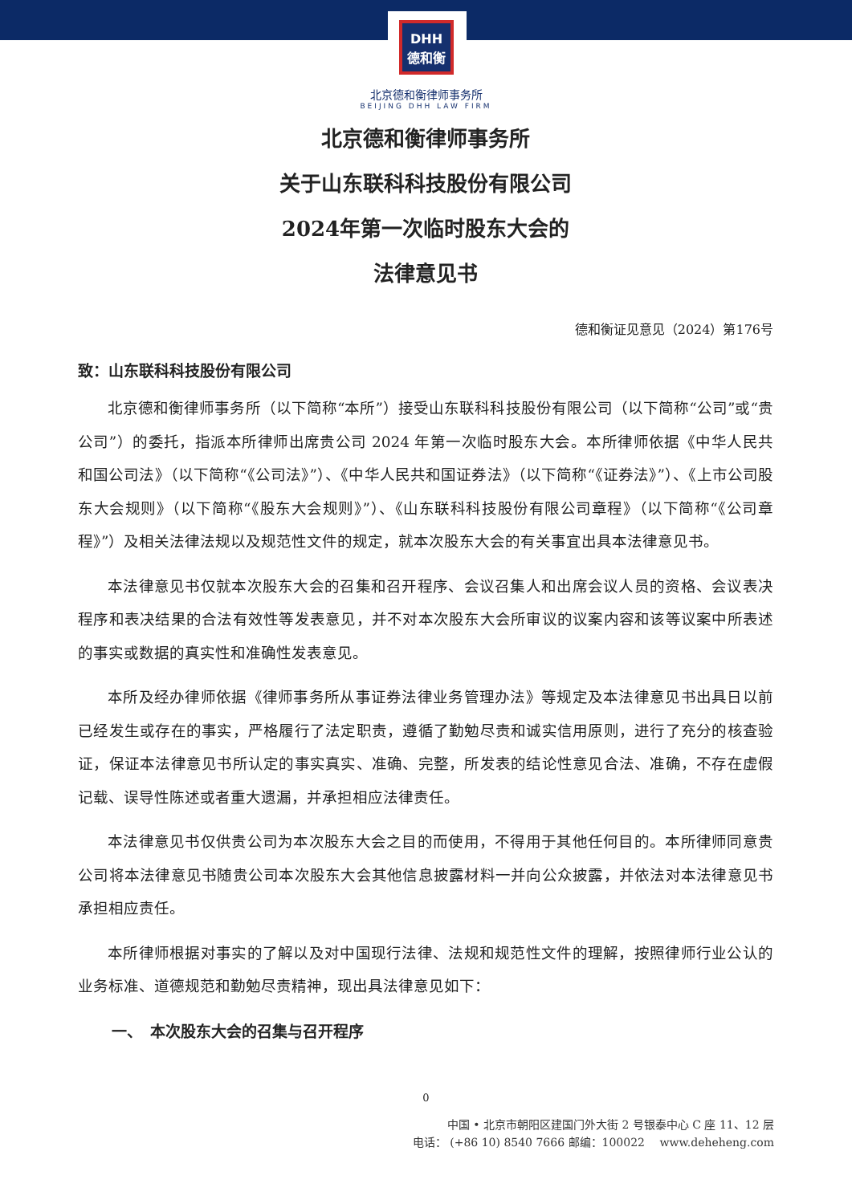DHH
德和衡
北京德和衡律师事务所
BEIJING DHH LAW FIRM
北京德和衡律师事务所
关于山东联科科技股份有限公司
2024年第一次临时股东大会的
法律意见书
德和衡证见意见（2024）第176号
致：山东联科科技股份有限公司
北京德和衡律师事务所（以下简称“本所”）接受山东联科科技股份有限公司（以下简称“公司”或“贵公司”）的委托，指派本所律师出席贵公司 2024 年第一次临时股东大会。本所律师依据《中华人民共和国公司法》（以下简称“《公司法》”）、《中华人民共和国证券法》（以下简称“《证券法》”）、《上市公司股东大会规则》（以下简称“《股东大会规则》”）、《山东联科科技股份有限公司章程》（以下简称“《公司章程》”）及相关法律法规以及规范性文件的规定，就本次股东大会的有关事宜出具本法律意见书。
本法律意见书仅就本次股东大会的召集和召开程序、会议召集人和出席会议人员的资格、会议表决程序和表决结果的合法有效性等发表意见，并不对本次股东大会所审议的议案内容和该等议案中所表述的事实或数据的真实性和准确性发表意见。
本所及经办律师依据《律师事务所从事证券法律业务管理办法》等规定及本法律意见书出具日以前已经发生或存在的事实，严格履行了法定职责，遵循了勤勉尽责和诚实信用原则，进行了充分的核查验证，保证本法律意见书所认定的事实真实、准确、完整，所发表的结论性意见合法、准确，不存在虚假记载、误导性陈述或者重大遗漏，并承担相应法律责任。
本法律意见书仅供贵公司为本次股东大会之目的而使用，不得用于其他任何目的。本所律师同意贵公司将本法律意见书随贵公司本次股东大会其他信息披露材料一并向公众披露，并依法对本法律意见书承担相应责任。
本所律师根据对事实的了解以及对中国现行法律、法规和规范性文件的理解，按照律师行业公认的业务标准、道德规范和勤勉尽责精神，现出具法律意见如下：
一、　本次股东大会的召集与召开程序
0
中国 • 北京市朝阳区建国门外大街 2 号银泰中心 C 座 11、12 层
电话： (+86 10) 8540 7666 邮编：100022 　www.deheheng.com